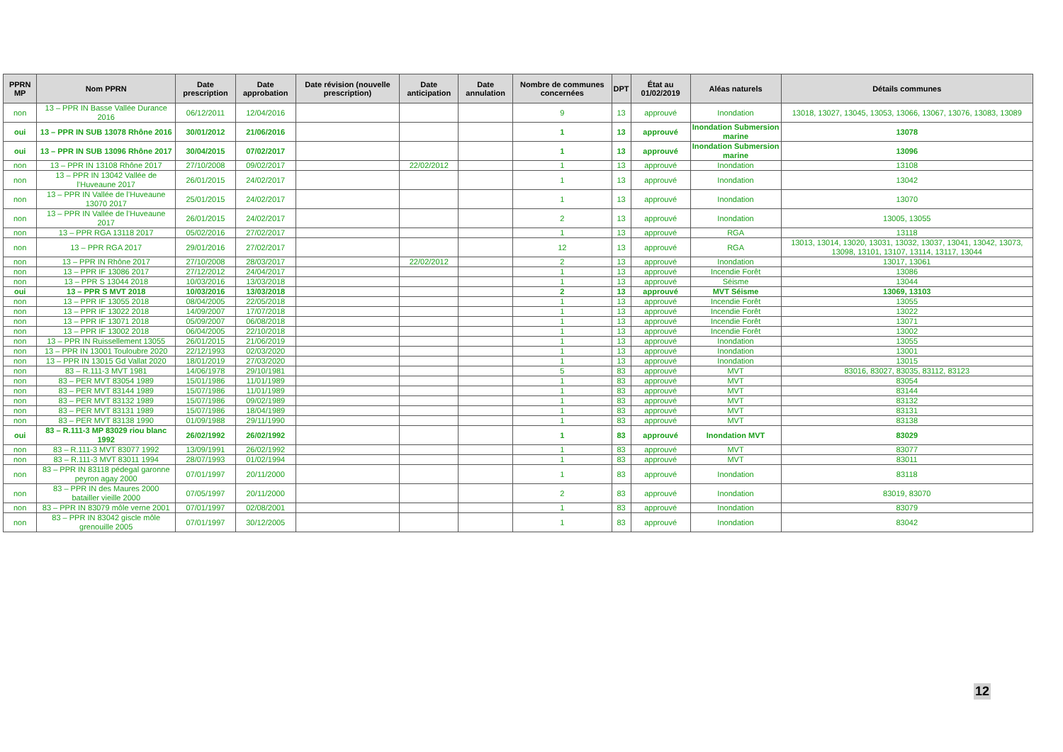| PPRN MP | Nom PPRN | Date prescription | Date approbation | Date révision (nouvelle prescription) | Date anticipation | Date annulation | Nombre de communes concernées | DPT | État au 01/02/2019 | Aléas naturels | Détails communes |
| --- | --- | --- | --- | --- | --- | --- | --- | --- | --- | --- | --- |
| non | 13 – PPR IN Basse Vallée Durance 2016 | 06/12/2011 | 12/04/2016 | | | | 9 | 13 | approuvé | Inondation | 13018, 13027, 13045, 13053, 13066, 13067, 13076, 13083, 13089 |
| oui | 13 – PPR IN SUB 13078 Rhône 2016 | 30/01/2012 | 21/06/2016 | | | | 1 | 13 | approuvé | Inondation Submersion marine | 13078 |
| oui | 13 – PPR IN SUB 13096 Rhône 2017 | 30/04/2015 | 07/02/2017 | | | | 1 | 13 | approuvé | Inondation Submersion marine | 13096 |
| non | 13 – PPR IN 13108 Rhône 2017 | 27/10/2008 | 09/02/2017 | | 22/02/2012 | | 1 | 13 | approuvé | Inondation | 13108 |
| non | 13 – PPR IN 13042 Vallée de l’Huveaune 2017 | 26/01/2015 | 24/02/2017 | | | | 1 | 13 | approuvé | Inondation | 13042 |
| non | 13 – PPR IN Vallée de l’Huveaune 13070 2017 | 25/01/2015 | 24/02/2017 | | | | 1 | 13 | approuvé | Inondation | 13070 |
| non | 13 – PPR IN Vallée de l’Huveaune 2017 | 26/01/2015 | 24/02/2017 | | | | 2 | 13 | approuvé | Inondation | 13005, 13055 |
| non | 13 – PPR RGA 13118 2017 | 05/02/2016 | 27/02/2017 | | | | 1 | 13 | approuvé | RGA | 13118 |
| non | 13 – PPR RGA 2017 | 29/01/2016 | 27/02/2017 | | | | 12 | 13 | approuvé | RGA | 13013, 13014, 13020, 13031, 13032, 13037, 13041, 13042, 13073, 13098, 13101, 13107, 13114, 13117, 13044 |
| non | 13 – PPR IN Rhône 2017 | 27/10/2008 | 28/03/2017 | | 22/02/2012 | | 2 | 13 | approuvé | Inondation | 13017, 13061 |
| non | 13 – PPR IF 13086 2017 | 27/12/2012 | 24/04/2017 | | | | 1 | 13 | approuvé | Incendie Forêt | 13086 |
| non | 13 – PPR S 13044 2018 | 10/03/2016 | 13/03/2018 | | | | 1 | 13 | approuvé | Séisme | 13044 |
| oui | 13 – PPR S MVT 2018 | 10/03/2016 | 13/03/2018 | | | | 2 | 13 | approuvé | MVT Séisme | 13069, 13103 |
| non | 13 – PPR IF 13055 2018 | 08/04/2005 | 22/05/2018 | | | | 1 | 13 | approuvé | Incendie Forêt | 13055 |
| non | 13 – PPR IF 13022 2018 | 14/09/2007 | 17/07/2018 | | | | 1 | 13 | approuvé | Incendie Forêt | 13022 |
| non | 13 – PPR IF 13071 2018 | 05/09/2007 | 06/08/2018 | | | | 1 | 13 | approuvé | Incendie Forêt | 13071 |
| non | 13 – PPR IF 13002 2018 | 06/04/2005 | 22/10/2018 | | | | 1 | 13 | approuvé | Incendie Forêt | 13002 |
| non | 13 – PPR IN Ruissellement 13055 | 26/01/2015 | 21/06/2019 | | | | 1 | 13 | approuvé | Inondation | 13055 |
| non | 13 – PPR IN 13001 Touloubre 2020 | 22/12/1993 | 02/03/2020 | | | | 1 | 13 | approuvé | Inondation | 13001 |
| non | 13 – PPR IN 13015 Gd Vallat 2020 | 18/01/2019 | 27/03/2020 | | | | 1 | 13 | approuvé | Inondation | 13015 |
| non | 83 – R.111-3 MVT 1981 | 14/06/1978 | 29/10/1981 | | | | 5 | 83 | approuvé | MVT | 83016, 83027, 83035, 83112, 83123 |
| non | 83 – PER MVT 83054 1989 | 15/01/1986 | 11/01/1989 | | | | 1 | 83 | approuvé | MVT | 83054 |
| non | 83 – PER MVT 83144 1989 | 15/07/1986 | 11/01/1989 | | | | 1 | 83 | approuvé | MVT | 83144 |
| non | 83 – PER MVT 83132 1989 | 15/07/1986 | 09/02/1989 | | | | 1 | 83 | approuvé | MVT | 83132 |
| non | 83 – PER MVT 83131 1989 | 15/07/1986 | 18/04/1989 | | | | 1 | 83 | approuvé | MVT | 83131 |
| non | 83 – PER MVT 83138 1990 | 01/09/1988 | 29/11/1990 | | | | 1 | 83 | approuvé | MVT | 83138 |
| oui | 83 – R.111-3 MP 83029 riou blanc 1992 | 26/02/1992 | 26/02/1992 | | | | 1 | 83 | approuvé | Inondation MVT | 83029 |
| non | 83 – R.111-3 MVT 83077 1992 | 13/09/1991 | 26/02/1992 | | | | 1 | 83 | approuvé | MVT | 83077 |
| non | 83 – R.111-3 MVT 83011 1994 | 28/07/1993 | 01/02/1994 | | | | 1 | 83 | approuvé | MVT | 83011 |
| non | 83 – PPR IN 83118 pédegal garonne peyron agay 2000 | 07/01/1997 | 20/11/2000 | | | | 1 | 83 | approuvé | Inondation | 83118 |
| non | 83 – PPR IN des Maures 2000 batailler vieille 2000 | 07/05/1997 | 20/11/2000 | | | | 2 | 83 | approuvé | Inondation | 83019, 83070 |
| non | 83 – PPR IN 83079 môle verne 2001 | 07/01/1997 | 02/08/2001 | | | | 1 | 83 | approuvé | Inondation | 83079 |
| non | 83 – PPR IN 83042 giscle môle grenouille 2005 | 07/01/1997 | 30/12/2005 | | | | 1 | 83 | approuvé | Inondation | 83042 |
12